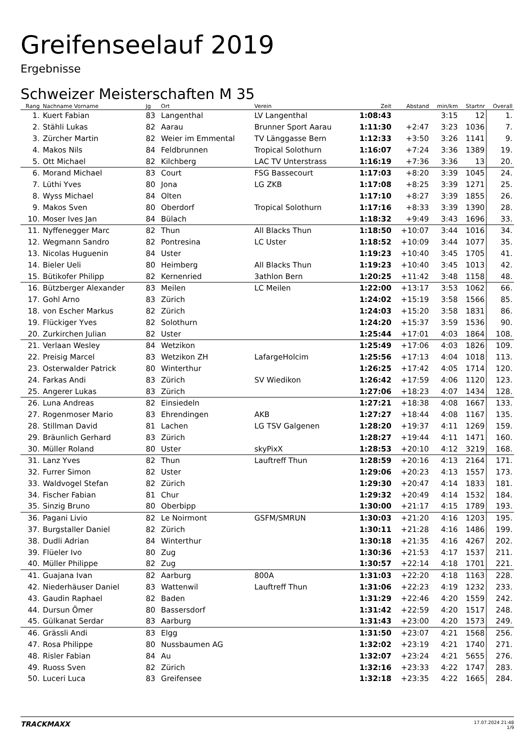Greifenseelauf 2019
Ergebnisse
Schweizer Meisterschaften M 35
| Rang | Nachname Vorname | Jg | Ort | Verein | Zeit | Abstand | min/km | Startnr | Overall |
| --- | --- | --- | --- | --- | --- | --- | --- | --- | --- |
| 1. | Kuert Fabian | 83 | Langenthal | LV Langenthal | 1:08:43 | | 3:15 | 12 | 1. |
| 2. | Stähli Lukas | 82 | Aarau | Brunner Sport Aarau | 1:11:30 | +2:47 | 3:23 | 1036 | 7. |
| 3. | Zürcher Martin | 82 | Weier im Emmental | TV Länggasse Bern | 1:12:33 | +3:50 | 3:26 | 1141 | 9. |
| 4. | Makos Nils | 84 | Feldbrunnen | Tropical Solothurn | 1:16:07 | +7:24 | 3:36 | 1389 | 19. |
| 5. | Ott Michael | 82 | Kilchberg | LAC TV Unterstrass | 1:16:19 | +7:36 | 3:36 | 13 | 20. |
| 6. | Morand Michael | 83 | Court | FSG Bassecourt | 1:17:03 | +8:20 | 3:39 | 1045 | 24. |
| 7. | Lüthi Yves | 80 | Jona | LG ZKB | 1:17:08 | +8:25 | 3:39 | 1271 | 25. |
| 8. | Wyss Michael | 84 | Olten | | 1:17:10 | +8:27 | 3:39 | 1855 | 26. |
| 9. | Makos Sven | 80 | Oberdorf | Tropical Solothurn | 1:17:16 | +8:33 | 3:39 | 1390 | 28. |
| 10. | Moser Ives Jan | 84 | Bülach | | 1:18:32 | +9:49 | 3:43 | 1696 | 33. |
| 11. | Nyffenegger Marc | 82 | Thun | All Blacks Thun | 1:18:50 | +10:07 | 3:44 | 1016 | 34. |
| 12. | Wegmann Sandro | 82 | Pontresina | LC Uster | 1:18:52 | +10:09 | 3:44 | 1077 | 35. |
| 13. | Nicolas Huguenin | 84 | Uster | | 1:19:23 | +10:40 | 3:45 | 1705 | 41. |
| 14. | Bieler Ueli | 80 | Heimberg | All Blacks Thun | 1:19:23 | +10:40 | 3:45 | 1013 | 42. |
| 15. | Bütikofer Philipp | 82 | Kernenried | 3athlon Bern | 1:20:25 | +11:42 | 3:48 | 1158 | 48. |
| 16. | Bützberger Alexander | 83 | Meilen | LC Meilen | 1:22:00 | +13:17 | 3:53 | 1062 | 66. |
| 17. | Gohl Arno | 83 | Zürich | | 1:24:02 | +15:19 | 3:58 | 1566 | 85. |
| 18. | von Escher Markus | 82 | Zürich | | 1:24:03 | +15:20 | 3:58 | 1831 | 86. |
| 19. | Flückiger Yves | 82 | Solothurn | | 1:24:20 | +15:37 | 3:59 | 1536 | 90. |
| 20. | Zurkirchen Julian | 82 | Uster | | 1:25:44 | +17:01 | 4:03 | 1864 | 108. |
| 21. | Verlaan Wesley | 84 | Wetzikon | | 1:25:49 | +17:06 | 4:03 | 1826 | 109. |
| 22. | Preisig Marcel | 83 | Wetzikon ZH | LafargeHolcim | 1:25:56 | +17:13 | 4:04 | 1018 | 113. |
| 23. | Osterwalder Patrick | 80 | Winterthur | | 1:26:25 | +17:42 | 4:05 | 1714 | 120. |
| 24. | Farkas Andi | 83 | Zürich | SV Wiedikon | 1:26:42 | +17:59 | 4:06 | 1120 | 123. |
| 25. | Angerer Lukas | 83 | Zürich | | 1:27:06 | +18:23 | 4:07 | 1434 | 128. |
| 26. | Luna Andreas | 82 | Einsiedeln | | 1:27:21 | +18:38 | 4:08 | 1667 | 133. |
| 27. | Rogenmoser Mario | 83 | Ehrendingen | AKB | 1:27:27 | +18:44 | 4:08 | 1167 | 135. |
| 28. | Stillman David | 81 | Lachen | LG TSV Galgenen | 1:28:20 | +19:37 | 4:11 | 1269 | 159. |
| 29. | Bräunlich Gerhard | 83 | Zürich | | 1:28:27 | +19:44 | 4:11 | 1471 | 160. |
| 30. | Müller Roland | 80 | Uster | skyPixX | 1:28:53 | +20:10 | 4:12 | 3219 | 168. |
| 31. | Lanz Yves | 82 | Thun | Lauftreff Thun | 1:28:59 | +20:16 | 4:13 | 2164 | 171. |
| 32. | Furrer Simon | 82 | Uster | | 1:29:06 | +20:23 | 4:13 | 1557 | 173. |
| 33. | Waldvogel Stefan | 82 | Zürich | | 1:29:30 | +20:47 | 4:14 | 1833 | 181. |
| 34. | Fischer Fabian | 81 | Chur | | 1:29:32 | +20:49 | 4:14 | 1532 | 184. |
| 35. | Sinzig Bruno | 80 | Oberbipp | | 1:30:00 | +21:17 | 4:15 | 1789 | 193. |
| 36. | Pagani Livio | 82 | Le Noirmont | GSFM/SMRUN | 1:30:03 | +21:20 | 4:16 | 1203 | 195. |
| 37. | Burgstaller Daniel | 82 | Zürich | | 1:30:11 | +21:28 | 4:16 | 1486 | 199. |
| 38. | Dudli Adrian | 84 | Winterthur | | 1:30:18 | +21:35 | 4:16 | 4267 | 202. |
| 39. | Flüeler Ivo | 80 | Zug | | 1:30:36 | +21:53 | 4:17 | 1537 | 211. |
| 40. | Müller Philippe | 82 | Zug | | 1:30:57 | +22:14 | 4:18 | 1701 | 221. |
| 41. | Guajana Ivan | 82 | Aarburg | 800A | 1:31:03 | +22:20 | 4:18 | 1163 | 228. |
| 42. | Niederhäuser Daniel | 83 | Wattenwil | Lauftreff Thun | 1:31:06 | +22:23 | 4:19 | 1232 | 233. |
| 43. | Gaudin Raphael | 82 | Baden | | 1:31:29 | +22:46 | 4:20 | 1559 | 242. |
| 44. | Dursun Ömer | 80 | Bassersdorf | | 1:31:42 | +22:59 | 4:20 | 1517 | 248. |
| 45. | Gülkanat Serdar | 83 | Aarburg | | 1:31:43 | +23:00 | 4:20 | 1573 | 249. |
| 46. | Grässli Andi | 83 | Elgg | | 1:31:50 | +23:07 | 4:21 | 1568 | 256. |
| 47. | Rosa Philippe | 80 | Nussbaumen AG | | 1:32:02 | +23:19 | 4:21 | 1740 | 271. |
| 48. | Risler Fabian | 84 | Au | | 1:32:07 | +23:24 | 4:21 | 5655 | 276. |
| 49. | Ruoss Sven | 82 | Zürich | | 1:32:16 | +23:33 | 4:22 | 1747 | 283. |
| 50. | Luceri Luca | 83 | Greifensee | | 1:32:18 | +23:35 | 4:22 | 1665 | 284. |
TRACKMAXX 17.07.2024 21:48
1/9